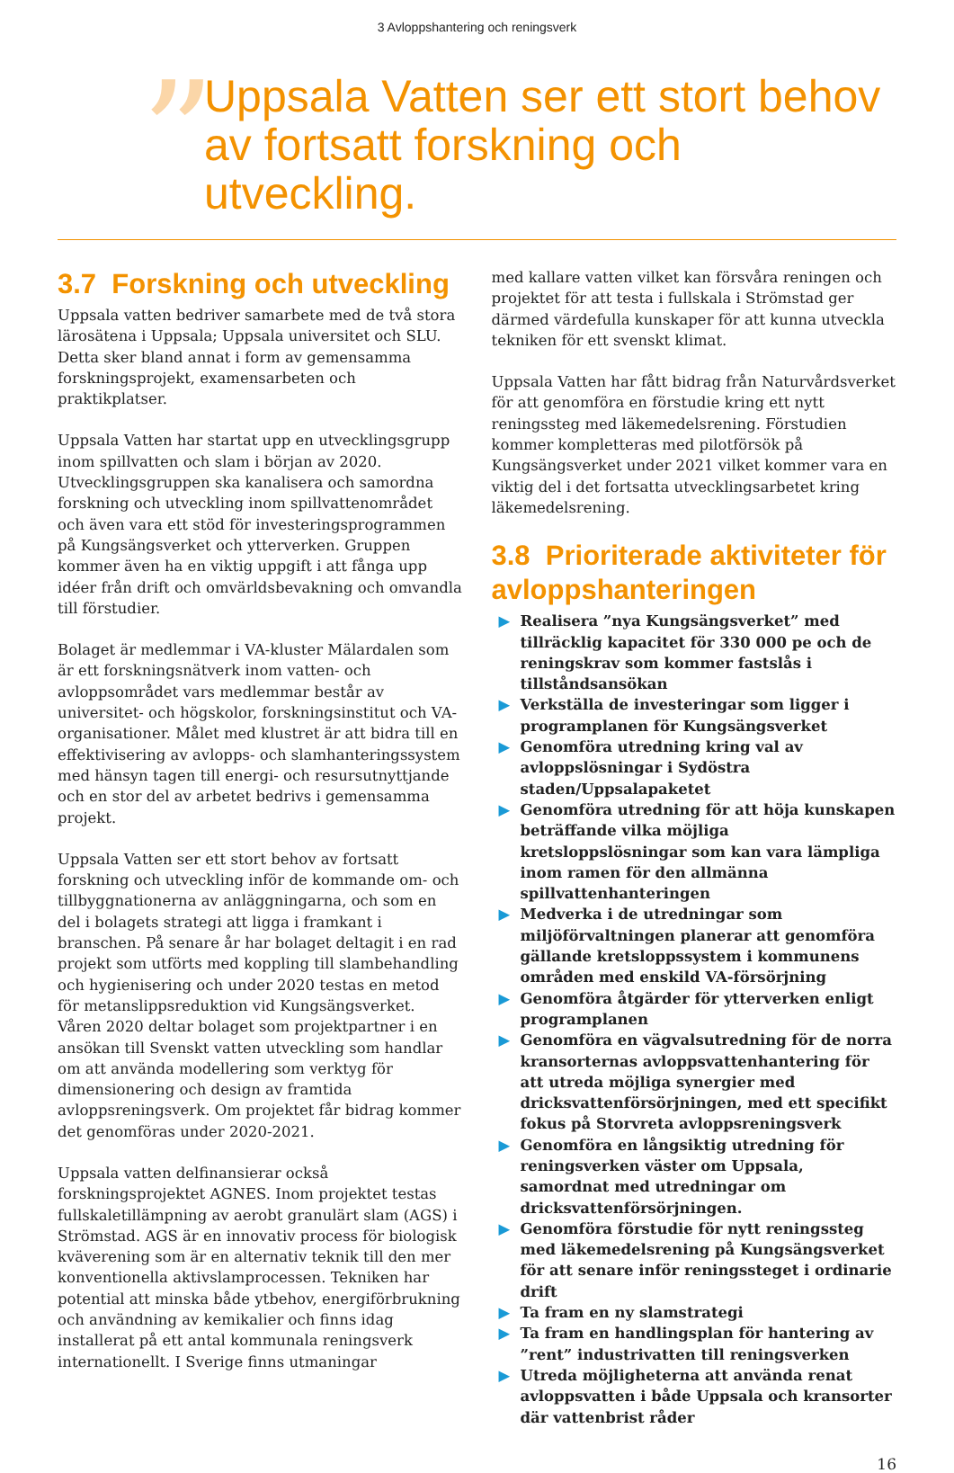3 Avloppshantering och reningsverk
”
Uppsala Vatten ser ett stort behov av fortsatt forskning och utveckling.
3.7 Forskning och utveckling
Uppsala vatten bedriver samarbete med de två stora lärosätena i Uppsala; Uppsala universitet och SLU. Detta sker bland annat i form av gemensamma forskningsprojekt, examensarbeten och praktikplatser.
Uppsala Vatten har startat upp en utvecklingsgrupp inom spillvatten och slam i början av 2020. Utvecklingsgruppen ska kanalisera och samordna forskning och utveckling inom spillvattenområdet och även vara ett stöd för investeringsprogrammen på Kungsängsverket och ytterverken. Gruppen kommer även ha en viktig uppgift i att fånga upp idéer från drift och omvärldsbevakning och omvandla till förstudier.
Bolaget är medlemmar i VA-kluster Mälardalen som är ett forskningsnätverk inom vatten- och avloppsområdet vars medlemmar består av universitet- och högskolor, forskningsinstitut och VA-organisationer. Målet med klustret är att bidra till en effektivisering av avlopps- och slamhanteringssystem med hänsyn tagen till energi- och resursutnyttjande och en stor del av arbetet bedrivs i gemensamma projekt.
Uppsala Vatten ser ett stort behov av fortsatt forskning och utveckling inför de kommande om- och tillbyggnationerna av anläggningarna, och som en del i bolagets strategi att ligga i framkant i branschen. På senare år har bolaget deltagit i en rad projekt som utförts med koppling till slambehandling och hygienisering och under 2020 testas en metod för metanslippsreduktion vid Kungsängsverket. Våren 2020 deltar bolaget som projektpartner i en ansökan till Svenskt vatten utveckling som handlar om att använda modellering som verktyg för dimensionering och design av framtida avloppsreningsverk. Om projektet får bidrag kommer det genomföras under 2020-2021.
Uppsala vatten delfinansierar också forskningsprojektet AGNES. Inom projektet testas fullskaletillämpning av aerobt granulärt slam (AGS) i Strömstad. AGS är en innovativ process för biologisk kväverening som är en alternativ teknik till den mer konventionella aktivslamprocessen. Tekniken har potential att minska både ytbehov, energiförbrukning och användning av kemikalier och finns idag installerat på ett antal kommunala reningsverk internationellt. I Sverige finns utmaningar
med kallare vatten vilket kan försvåra reningen och projektet för att testa i fullskala i Strömstad ger därmed värdefulla kunskaper för att kunna utveckla tekniken för ett svenskt klimat.
Uppsala Vatten har fått bidrag från Naturvårdsverket för att genomföra en förstudie kring ett nytt reningssteg med läkemedelsrening. Förstudien kommer kompletteras med pilotförsök på Kungsängsverket under 2021 vilket kommer vara en viktig del i det fortsatta utvecklingsarbetet kring läkemedelsrening.
3.8 Prioriterade aktiviteter för avloppshanteringen
▶ Realisera ”nya Kungsängsverket” med tillräcklig kapacitet för 330 000 pe och de reningskrav som kommer fastslås i tillståndsansökan
▶ Verkställa de investeringar som ligger i programplanen för Kungsängsverket
▶ Genomföra utredning kring val av avloppslösningar i Sydöstra staden/Uppsalapaketet
▶ Genomföra utredning för att höja kunskapen beträffande vilka möjliga kretsloppslösningar som kan vara lämpliga inom ramen för den allmänna spillvattenhanteringen
▶ Medverka i de utredningar som miljöförvaltningen planerar att genomföra gällande kretsloppssystem i kommunens områden med enskild VA-försörjning
▶ Genomföra åtgärder för ytterverken enligt programplanen
▶ Genomföra en vägvalsutredning för de norra kransorternas avloppsvattenhantering för att utreda möjliga synergier med dricksvattenförsörjningen, med ett specifikt fokus på Storvreta avloppsreningsverk
▶ Genomföra en långsiktig utredning för reningsverken väster om Uppsala, samordnat med utredningar om dricksvattenförsörjningen.
▶ Genomföra förstudie för nytt reningssteg med läkemedelsrening på Kungsängsverket för att senare inför reningssteget i ordinarie drift
▶ Ta fram en ny slamstrategi
▶ Ta fram en handlingsplan för hantering av ”rent” industrivatten till reningsverken
▶ Utreda möjligheterna att använda renat avloppsvatten i både Uppsala och kransorter där vattenbrist råder
16